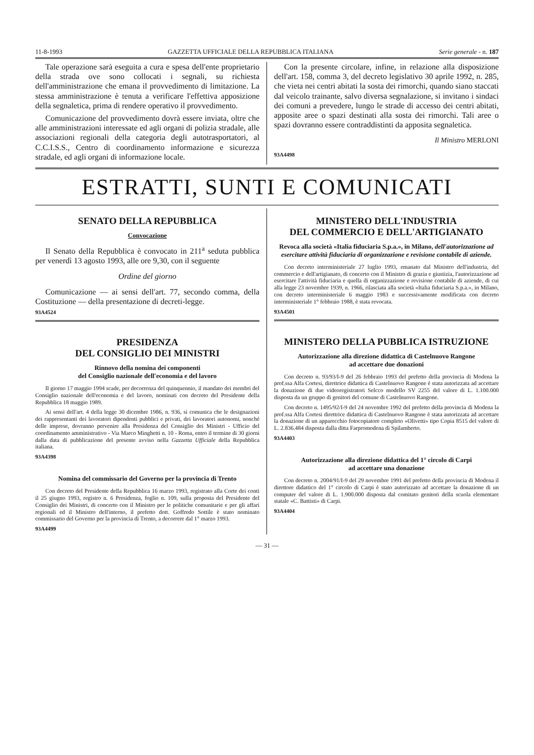11-8-1993 GAZZETTA UFFICIALE DELLA REPUBBLICA ITALIANA Serie generale - n. 187
Tale operazione sarà eseguita a cura e spesa dell'ente proprietario della strada ove sono collocati i segnali, su richiesta dell'amministrazione che emana il provvedimento di limitazione. La stessa amministrazione è tenuta a verificare l'effettiva apposizione della segnaletica, prima di rendere operativo il provvedimento.
Comunicazione del provvedimento dovrà essere inviata, oltre che alle amministrazioni interessate ed agli organi di polizia stradale, alle associazioni regionali della categoria degli autotrasportatori, al C.C.I.S.S., Centro di coordinamento informazione e sicurezza stradale, ed agli organi di informazione locale.
Con la presente circolare, infine, in relazione alla disposizione dell'art. 158, comma 3, del decreto legislativo 30 aprile 1992, n. 285, che vieta nei centri abitati la sosta dei rimorchi, quando siano staccati dal veicolo trainante, salvo diversa segnalazione, si invitano i sindaci dei comuni a prevedere, lungo le strade di accesso dei centri abitati, apposite aree o spazi destinati alla sosta dei rimorchi. Tali aree o spazi dovranno essere contraddistinti da apposita segnaletica.
Il Ministro MERLONI
93A4498
ESTRATTI, SUNTI E COMUNICATI
SENATO DELLA REPUBBLICA
Convocazione
Il Senato della Repubblica è convocato in 211<sup>a</sup> seduta pubblica per venerdì 13 agosto 1993, alle ore 9,30, con il seguente
Ordine del giorno
Comunicazione — ai sensi dell'art. 77, secondo comma, della Costituzione — della presentazione di decreti-legge.
93A4524
PRESIDENZA
DEL CONSIGLIO DEI MINISTRI
Rinnovo della nomina dei componenti
del Consiglio nazionale dell'economia e del lavoro
Il giorno 17 maggio 1994 scade, per decorrenza del quinquennio, il mandato dei membri del Consiglio nazionale dell'economia e del lavoro, nominati con decreto del Presidente della Repubblica 18 maggio 1989.
Ai sensi dell'art. 4 della legge 30 dicembre 1986, n. 936, si comunica che le designazioni dei rappresentanti dei lavoratori dipendenti pubblici e privati, dei lavoratori autonomi, nonché delle imprese, dovranno pervenire alla Presidenza del Consiglio dei Ministri - Ufficio del coordinamento amministrativo - Via Marco Minghetti n. 10 - Roma, entro il termine di 30 giorni dalla data di pubblicazione del presente avviso nella Gazzetta Ufficiale della Repubblica italiana.
93A4398
Nomina del commissario del Governo per la provincia di Trento
Con decreto del Presidente della Repubblica 16 marzo 1993, registrato alla Corte dei conti il 25 giugno 1993, registro n. 6 Presidenza, foglio n. 109, sulla proposta del Presidente del Consiglio dei Ministri, di concerto con il Ministro per le politiche comunitarie e per gli affari regionali ed il Ministro dell'interno, il prefetto dott. Goffredo Sottile è stato nominato commissario del Governo per la provincia di Trento, a decorrere dal 1° marzo 1993.
93A4499
MINISTERO DELL'INDUSTRIA
DEL COMMERCIO E DELL'ARTIGIANATO
Revoca alla società «Italia fiduciaria S.p.a.», in Milano, dell'autorizzazione ad esercitare attività fiduciaria di organizzazione e revisione contabile di aziende.
Con decreto interministeriale 27 luglio 1993, emanato dal Ministro dell'industria, del commercio e dell'artigianato, di concerto con il Ministro di grazia e giustizia, l'autorizzazione ad esercitare l'attività fiduciaria e quella di organizzazione e revisione contabile di aziende, di cui alla legge 23 novembre 1939, n. 1966, rilasciata alla società «Italia fiduciaria S.p.a.», in Milano, con decreto interministeriale 6 maggio 1983 e successivamente modificata con decreto interministeriale 1° febbraio 1988, è stata revocata.
93A4501
MINISTERO DELLA PUBBLICA ISTRUZIONE
Autorizzazione alla direzione didattica di Castelnuovo Rangone
ad accettare due donazioni
Con decreto n. 93/93/I-9 del 26 febbraio 1993 del prefetto della provincia di Modena la prof.ssa Alfa Cortesi, direttrice didattica di Castelnuovo Rangone è stata autorizzata ad accettare la donazione di due videoregistratori Selcco modello SV 2255 del valore di L. 1.100.000 disposta da un gruppo di genitori del comune di Castelnuovo Rangone.
Con decreto n. 1495/92/I-9 del 24 novembre 1992 del prefetto della provincia di Modena la prof.ssa Alfa Cortesi direttrice didattica di Castelnuovo Rangone è stata autorizzata ad accettare la donazione di un apparecchio fotocopiatore completo «Olivetti» tipo Copia 8515 del valore di L. 2.836.484 disposta dalla ditta Farpromodena di Spilamberto.
93A4403
Autorizzazione alla direzione didattica del 1° circolo di Carpi
ad accettare una donazione
Con decreto n. 2004/91/I-9 del 29 novembre 1991 del prefetto della provincia di Modena il direttore didattico del 1° circolo di Carpi è stato autorizzato ad accettare la donazione di un computer del valore di L. 1.900.000 disposta dal comitato genitori della scuola elementare statale «C. Battisti» di Carpi.
93A4404
— 31 —